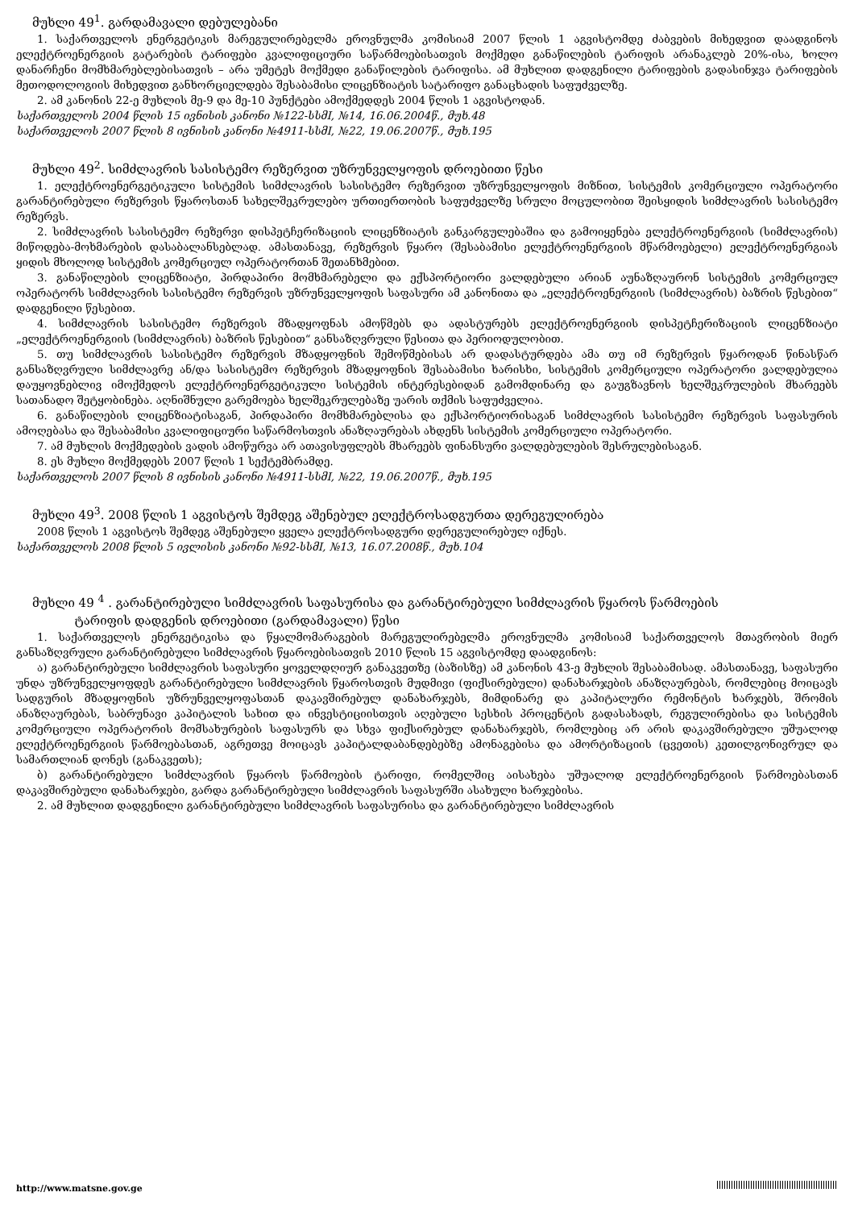მუხლი 49<sup>1</sup>. გარდამავალი დებულებანი
1. საქართველოს ენერგეტიკის მარეგულირებელმა ეროვნულმა კომისიამ 2007 წლის 1 აგვისტომდე ძაბვების მიხედვით დაადგინოს ელექტროენერგიის გატარების ტარიფები კვალიფიციური საწარმოებისათვის მოქმედი განაწილების ტარიფის არანაკლებ 20%-ისა, ხოლო დანარჩენი მომხმარებლებისათვის – არა უმეტეს მოქმედი განაწილების ტარიფისა. ამ მუხლით დადგენილი ტარიფების გადასინჯვა ტარიფების მეთოდოლოგიის მიხედვით განხორციელდება შესაბამისი ლიცენზიატის სატარიფო განაცხადის საფუძველზე.
2. ამ კანონის 22-ე მუხლის მე-9 და მე-10 პუნქტები ამოქმედდეს 2004 წლის 1 აგვისტოდან.
საქართველოს 2004 წლის 15 ივნისის კანონი №122-სსმI, №14, 16.06.2004წ., მუხ.48
საქართველოს 2007 წლის 8 ივნისის კანონი №4911-სსმI, №22, 19.06.2007წ., მუხ.195
მუხლი 49<sup>2</sup>. სიმძლავრის სასისტემო რეზერვით უზრუნველყოფის დროებითი წესი
1. ელექტროენერგეტიკული სისტემის სიმძლავრის სასისტემო რეზერვით უზრუნველყოფის მიზნით, სისტემის კომერციული ოპერატორი გარანტირებული რეზერვის წყაროსთან სახელშეკრულებო ურთიერთობის საფუძველზე სრული მოცულობით შეისყიდის სიმძლავრის სასისტემო რეზერვს.
2. სიმძლავრის სასისტემო რეზერვი დისპეტჩერიზაციის ლიცენზიატის განკარგულებაშია და გამოიყენება ელექტროენერგიის (სიმძლავრის) მიწოდება-მოხმარების დასაბალანსებლად. ამასთანავე, რეზერვის წყარო (შესაბამისი ელექტროენერგიის მწარმოებელი) ელექტროენერგიას ყიდის მხოლოდ სისტემის კომერციულ ოპერატორთან შეთანხმებით.
3. განაწილების ლიცენზიატი, პირდაპირი მომხმარებელი და ექსპორტიორი ვალდებული არიან აუნაზღაურონ სისტემის კომერციულ ოპერატორს სიმძლავრის სასისტემო რეზერვის უზრუნველყოფის საფასური ამ კანონითა და „ელექტროენერგიის (სიმძლავრის) ბაზრის წესებით“ დადგენილი წესებით.
4. სიმძლავრის სასისტემო რეზერვის მზადყოფნას ამოწმებს და ადასტურებს ელექტროენერგიის დისპეტჩერიზაციის ლიცენზიატი „ელექტროენერგიის (სიმძლავრის) ბაზრის წესებით“ განსაზღვრული წესითა და პერიოდულობით.
5. თუ სიმძლავრის სასისტემო რეზერვის მზადყოფნის შემოწმებისას არ დადასტურდება ამა თუ იმ რეზერვის წყაროდან წინასწარ განსაზღვრული სიმძლავრე ან/და სასისტემო რეზერვის მზადყოფნის შესაბამისი ხარისხი, სისტემის კომერციული ოპერატორი ვალდებულია დაუყოვნებლივ იმოქმედოს ელექტროენერგეტიკული სისტემის ინტერესებიდან გამომდინარე და გაუგზავნოს ხელშეკრულების მხარეებს სათანადო შეტყობინება. აღნიშნული გარემოება ხელშეკრულებაზე უარის თქმის საფუძველია.
6. განაწილების ლიცენზიატისაგან, პირდაპირი მომხმარებლისა და ექსპორტიორისაგან სიმძლავრის სასისტემო რეზერვის საფასურის ამოღებასა და შესაბამისი კვალიფიციური საწარმოსთვის ანაზღაურებას ახდენს სისტემის კომერციული ოპერატორი.
7. ამ მუხლის მოქმედების ვადის ამოწურვა არ ათავისუფლებს მხარეებს ფინანსური ვალდებულების შესრულებისაგან.
8. ეს მუხლი მოქმედებს 2007 წლის 1 სექტემბრამდე.
საქართველოს 2007 წლის 8 ივნისის კანონი №4911-სსმI, №22, 19.06.2007წ., მუხ.195
მუხლი 49<sup>3</sup>. 2008 წლის 1 აგვისტოს შემდეგ აშენებულ ელექტროსადგურთა დერეგულირება
2008 წლის 1 აგვისტოს შემდეგ აშენებული ყველა ელექტროსადგური დერეგულირებულ იქნეს.
საქართველოს 2008 წლის 5 ივლისის კანონი №92-სსმI, №13, 16.07.2008წ., მუხ.104
მუხლი 49 <sup>4</sup> . გარანტირებული სიმძლავრის საფასურისა და გარანტირებული სიმძლავრის წყაროს წარმოების
ტარიფის დადგენის დროებითი (გარდამავალი) წესი
1. საქართველოს ენერგეტიკისა და წყალმომარაგების მარეგულირებელმა ეროვნულმა კომისიამ საქართველოს მთავრობის მიერ განსაზღვრული გარანტირებული სიმძლავრის წყაროებისათვის 2010 წლის 15 აგვისტომდე დაადგინოს:
ა) გარანტირებული სიმძლავრის საფასური ყოველდღიურ განაკვეთზე (ბაზისზე) ამ კანონის 43-ე მუხლის შესაბამისად. ამასთანავე, საფასური უნდა უზრუნველყოფდეს გარანტირებული სიმძლავრის წყაროსთვის მუდმივი (ფიქსირებული) დანახარჯების ანაზღაურებას, რომლებიც მოიცავს სადგურის მზადყოფნის უზრუნველყოფასთან დაკავშირებულ დანახარჯებს, მიმდინარე და კაპიტალური რემონტის ხარჯებს, შრომის ანაზღაურებას, საბრუნავი კაპიტალის სახით და ინვესტიციისთვის აღებული სესხის პროცენტის გადასახადს, რეგულირებისა და სისტემის კომერციული ოპერატორის მომსახურების საფასურს და სხვა ფიქსირებულ დანახარჯებს, რომლებიც არ არის დაკავშირებული უშუალოდ ელექტროენერგიის წარმოებასთან, აგრეთვე მოიცავს კაპიტალდაბანდებებზე ამონაგებისა და ამორტიზაციის (ცვეთის) კეთილგონივრულ და სამართლიან დონეს (განაკვეთს);
ბ) გარანტირებული სიმძლავრის წყაროს წარმოების ტარიფი, რომელშიც აისახება უშუალოდ ელექტროენერგიის წარმოებასთან დაკავშირებული დანახარჯები, გარდა გარანტირებული სიმძლავრის საფასურში ასახული ხარჯებისა.
2. ამ მუხლით დადგენილი გარანტირებული სიმძლავრის საფასურისა და გარანტირებული სიმძლავრის
http://www.matsne.gov.ge